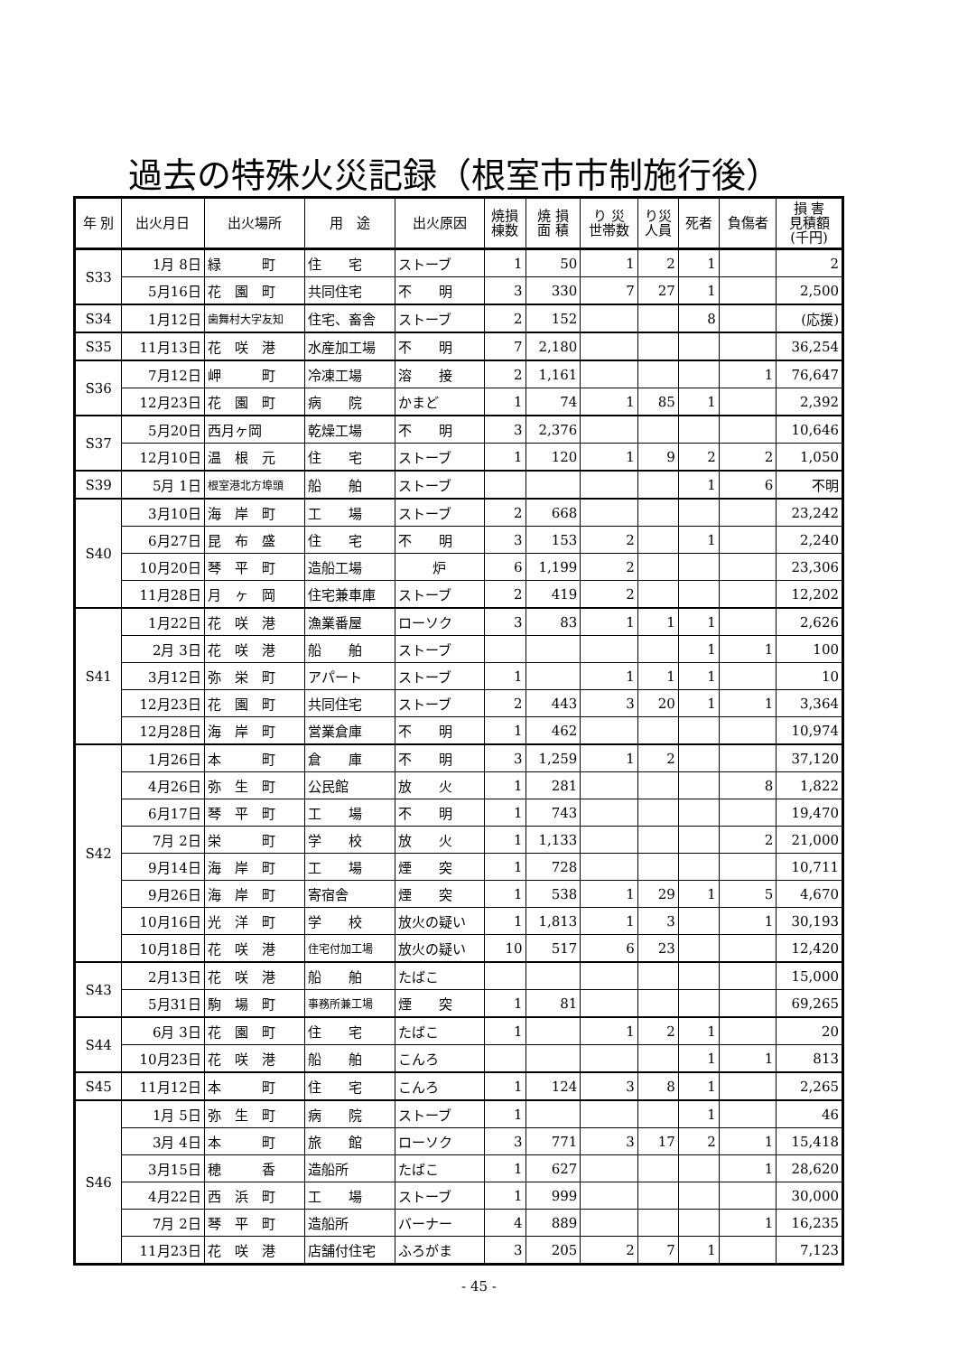過去の特殊火災記録（根室市市制施行後）
| 年 別 | 出火月日 | 出火場所 | 用 途 | 出火原因 | 焼損 棟数 | 焼 損 面 積 | り 災 世帯数 | り災 人員 | 死者 | 負傷者 | 損 害 見積額 (千円) |
| --- | --- | --- | --- | --- | --- | --- | --- | --- | --- | --- | --- |
| S33 | 1月 8日 | 緑 町 | 住 宅 | ストーブ | 1 | 50 | 1 | 2 | 1 | | 2 |
| | 5月16日 | 花 園 町 | 共同住宅 | 不 明 | 3 | 330 | 7 | 27 | 1 | | 2,500 |
| S34 | 1月12日 | 歯舞村大字友知 | 住宅、畜舎 | ストーブ | 2 | 152 | | | 8 | | (応援) |
| S35 | 11月13日 | 花 咲 港 | 水産加工場 | 不 明 | 7 | 2,180 | | | | | 36,254 |
| S36 | 7月12日 | 岬 町 | 冷凍工場 | 溶 接 | 2 | 1,161 | | | | 1 | 76,647 |
| | 12月23日 | 花 園 町 | 病 院 | かまど | 1 | 74 | 1 | 85 | 1 | | 2,392 |
| S37 | 5月20日 | 西月ヶ岡 | 乾燥工場 | 不 明 | 3 | 2,376 | | | | | 10,646 |
| | 12月10日 | 温 根 元 | 住 宅 | ストーブ | 1 | 120 | 1 | 9 | 2 | 2 | 1,050 |
| S39 | 5月 1日 | 根室港北方埠頭 | 船 舶 | ストーブ | | | | | 1 | 6 | 不明 |
| S40 | 3月10日 | 海 岸 町 | 工 場 | ストーブ | 2 | 668 | | | | | 23,242 |
| | 6月27日 | 昆 布 盛 | 住 宅 | 不 明 | 3 | 153 | 2 | | 1 | | 2,240 |
| | 10月20日 | 琴 平 町 | 造船工場 | 炉 | 6 | 1,199 | 2 | | | | 23,306 |
| | 11月28日 | 月 ヶ 岡 | 住宅兼車庫 | ストーブ | 2 | 419 | 2 | | | | 12,202 |
| S41 | 1月22日 | 花 咲 港 | 漁業番屋 | ローソク | 3 | 83 | 1 | 1 | 1 | | 2,626 |
| | 2月 3日 | 花 咲 港 | 船 舶 | ストーブ | | | | | 1 | 1 | 100 |
| | 3月12日 | 弥 栄 町 | アパート | ストーブ | 1 | | 1 | 1 | 1 | | 10 |
| | 12月23日 | 花 園 町 | 共同住宅 | ストーブ | 2 | 443 | 3 | 20 | 1 | 1 | 3,364 |
| | 12月28日 | 海 岸 町 | 営業倉庫 | 不 明 | 1 | 462 | | | | | 10,974 |
| S42 | 1月26日 | 本 町 | 倉 庫 | 不 明 | 3 | 1,259 | 1 | 2 | | | 37,120 |
| | 4月26日 | 弥 生 町 | 公民館 | 放 火 | 1 | 281 | | | | 8 | 1,822 |
| | 6月17日 | 琴 平 町 | 工 場 | 不 明 | 1 | 743 | | | | | 19,470 |
| | 7月 2日 | 栄 町 | 学 校 | 放 火 | 1 | 1,133 | | | | 2 | 21,000 |
| | 9月14日 | 海 岸 町 | 工 場 | 煙 突 | 1 | 728 | | | | | 10,711 |
| | 9月26日 | 海 岸 町 | 寄宿舎 | 煙 突 | 1 | 538 | 1 | 29 | 1 | 5 | 4,670 |
| | 10月16日 | 光 洋 町 | 学 校 | 放火の疑い | 1 | 1,813 | 1 | 3 | | 1 | 30,193 |
| | 10月18日 | 花 咲 港 | 住宅付加工場 | 放火の疑い | 10 | 517 | 6 | 23 | | | 12,420 |
| S43 | 2月13日 | 花 咲 港 | 船 舶 | たばこ | | | | | | | 15,000 |
| | 5月31日 | 駒 場 町 | 事務所兼工場 | 煙 突 | 1 | 81 | | | | | 69,265 |
| S44 | 6月 3日 | 花 園 町 | 住 宅 | たばこ | 1 | | 1 | 2 | 1 | | 20 |
| | 10月23日 | 花 咲 港 | 船 舶 | こんろ | | | | | 1 | 1 | 813 |
| S45 | 11月12日 | 本 町 | 住 宅 | こんろ | 1 | 124 | 3 | 8 | 1 | | 2,265 |
| S46 | 1月 5日 | 弥 生 町 | 病 院 | ストーブ | 1 | | | | 1 | | 46 |
| | 3月 4日 | 本 町 | 旅 館 | ローソク | 3 | 771 | 3 | 17 | 2 | 1 | 15,418 |
| | 3月15日 | 穂 香 | 造船所 | たばこ | 1 | 627 | | | | 1 | 28,620 |
| | 4月22日 | 西 浜 町 | 工 場 | ストーブ | 1 | 999 | | | | | 30,000 |
| | 7月 2日 | 琴 平 町 | 造船所 | バーナー | 4 | 889 | | | | 1 | 16,235 |
| | 11月23日 | 花 咲 港 | 店舗付住宅 | ふろがま | 3 | 205 | 2 | 7 | 1 | | 7,123 |
- 45 -